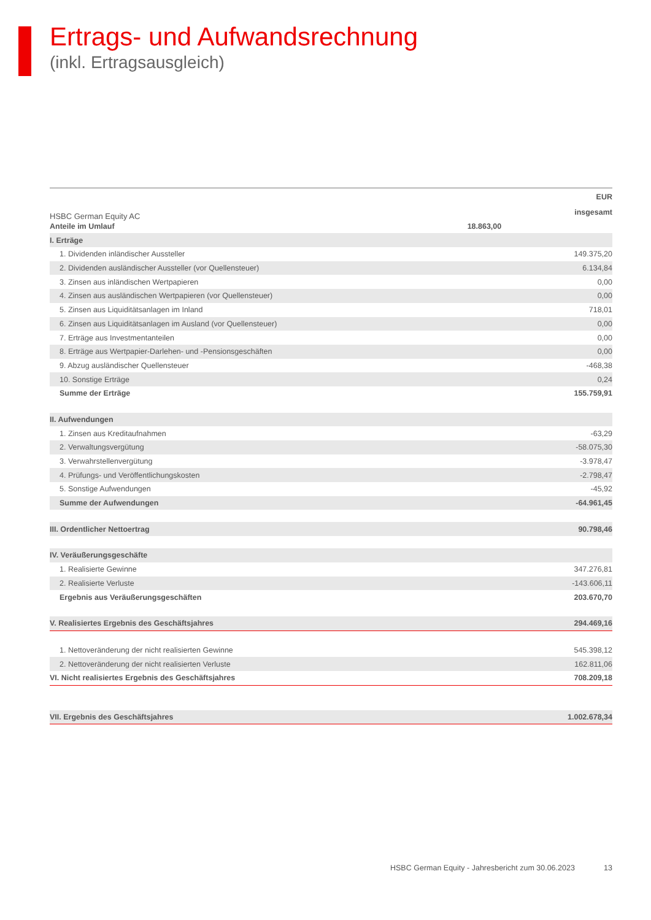Ertrags- und Aufwandsrechnung
(inkl. Ertragsausgleich)
HSBC German Equity AC
| | | EUR |
| --- | --- | --- |
| | | insgesamt |
| Anteile im Umlauf | 18.863,00 | |
| I. Erträge | | |
| 1. Dividenden inländischer Aussteller | | 149.375,20 |
| 2. Dividenden ausländischer Aussteller (vor Quellensteuer) | | 6.134,84 |
| 3. Zinsen aus inländischen Wertpapieren | | 0,00 |
| 4. Zinsen aus ausländischen Wertpapieren (vor Quellensteuer) | | 0,00 |
| 5. Zinsen aus Liquiditätsanlagen im Inland | | 718,01 |
| 6. Zinsen aus Liquiditätsanlagen im Ausland (vor Quellensteuer) | | 0,00 |
| 7. Erträge aus Investmentanteilen | | 0,00 |
| 8. Erträge aus Wertpapier-Darlehen- und -Pensionsgeschäften | | 0,00 |
| 9. Abzug ausländischer Quellensteuer | | -468,38 |
| 10. Sonstige Erträge | | 0,24 |
| Summe der Erträge | | 155.759,91 |
| II. Aufwendungen | | |
| 1. Zinsen aus Kreditaufnahmen | | -63,29 |
| 2. Verwaltungsvergütung | | -58.075,30 |
| 3. Verwahrstellenvergütung | | -3.978,47 |
| 4. Prüfungs- und Veröffentlichungskosten | | -2.798,47 |
| 5. Sonstige Aufwendungen | | -45,92 |
| Summe der Aufwendungen | | -64.961,45 |
| III. Ordentlicher Nettoertrag | | 90.798,46 |
| IV. Veräußerungsgeschäfte | | |
| 1. Realisierte Gewinne | | 347.276,81 |
| 2. Realisierte Verluste | | -143.606,11 |
| Ergebnis aus Veräußerungsgeschäften | | 203.670,70 |
| V. Realisiertes Ergebnis des Geschäftsjahres | | 294.469,16 |
| 1. Nettoveränderung der nicht realisierten Gewinne | | 545.398,12 |
| 2. Nettoveränderung der nicht realisierten Verluste | | 162.811,06 |
| VI. Nicht realisiertes Ergebnis des Geschäftsjahres | | 708.209,18 |
| VII. Ergebnis des Geschäftsjahres | | 1.002.678,34 |
HSBC German Equity - Jahresbericht zum 30.06.2023 13